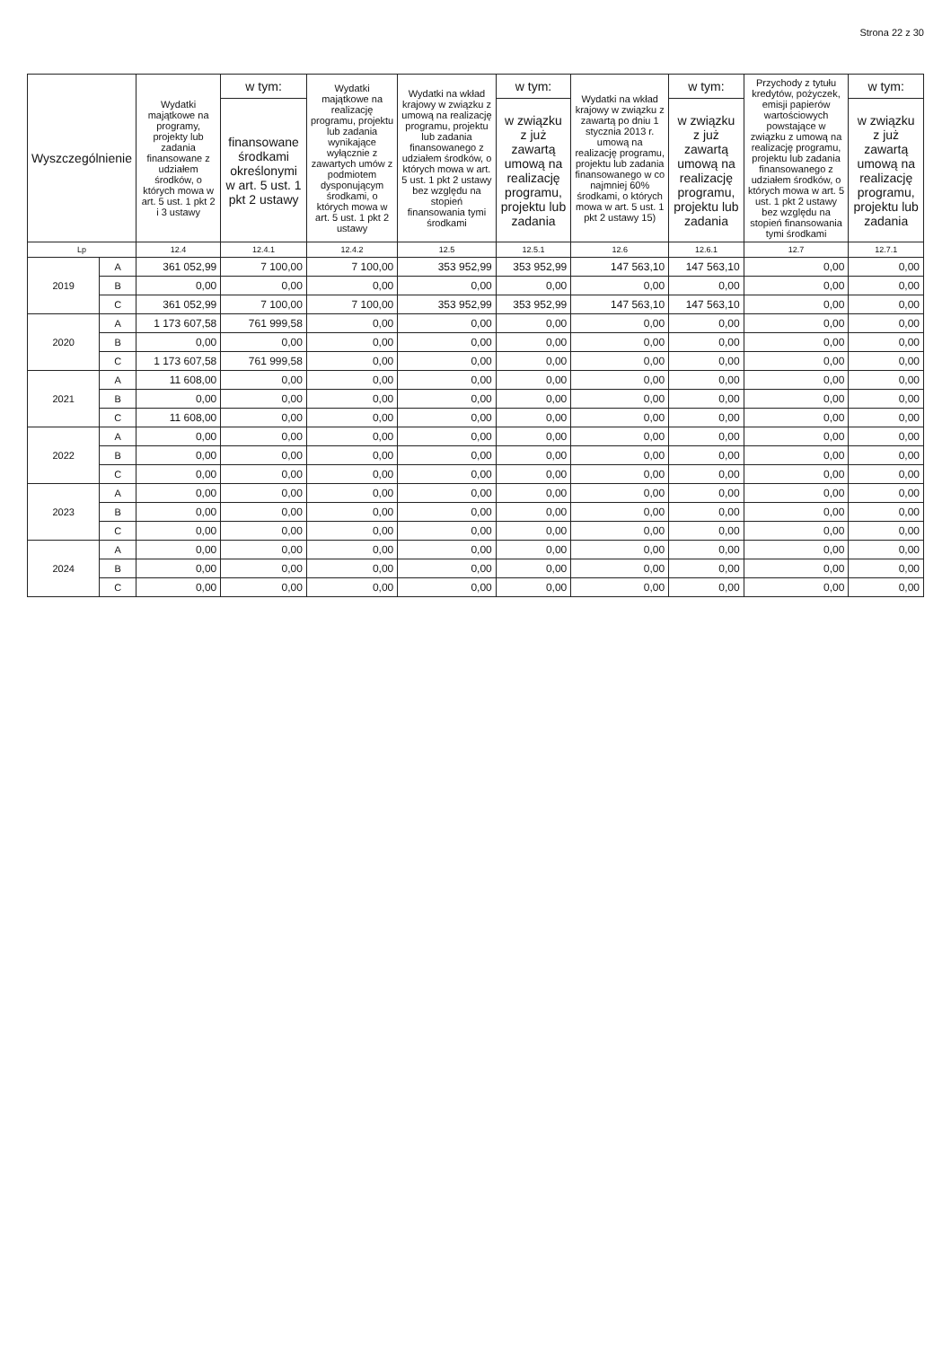Strona 22 z 30
| Wyszczególnienie | | Wydatki majątkowe na programy, projekty lub zadania finansowane z udziałem środków, o których mowa w art. 5 ust. 1 pkt 2 i 3 ustawy | w tym: | Wydatki majątkowe na realizację programu, projektu lub zadania wynikające wyłącznie z zawartych umów z podmiotem dysponującym środkami, o których mowa w art. 5 ust. 1 pkt 2 ustawy | Wydatki na wkład krajowy w związku z umową na realizację programu, projektu lub zadania finansowanego z udziałem środków, o których mowa w art. 5 ust. 1 pkt 2 ustawy bez względu na stopień finansowania tymi środkami | w tym: | Wydatki na wkład krajowy w związku z zawartą po dniu 1 stycznia 2013 r. umową na realizację programu, projektu lub zadania finansowanego w co najmniej 60% środkami, o których mowa w art. 5 ust. 1 pkt 2 ustawy 15) | w tym: | Przychody z tytułu kredytów, pożyczek, emisji papierów wartościowych powstające w związku z umową na realizację programu, projektu lub zadania finansowanego z udziałem środków, o których mowa w art. 5 ust. 1 pkt 2 ustawy bez względu na stopień finansowania tymi środkami | w tym: |
| --- | --- | --- | --- | --- | --- | --- | --- | --- | --- | --- |
| | | | finansowane środkami określonymi w art. 5 ust. 1 pkt 2 ustawy | | | w związku z już zawartą umową na realizację programu, projektu lub zadania | | w związku z już zawartą umową na realizację programu, projektu lub zadania | | w związku z już zawartą umową na realizację programu, projektu lub zadania |
| Lp | | 12.4 | 12.4.1 | 12.4.2 | 12.5 | 12.5.1 | 12.6 | 12.6.1 | 12.7 | 12.7.1 |
| 2019 | A | 361 052,99 | 7 100,00 | 7 100,00 | 353 952,99 | 353 952,99 | 147 563,10 | 147 563,10 | 0,00 | 0,00 |
| | B | 0,00 | 0,00 | 0,00 | 0,00 | 0,00 | 0,00 | 0,00 | 0,00 | 0,00 |
| | C | 361 052,99 | 7 100,00 | 7 100,00 | 353 952,99 | 353 952,99 | 147 563,10 | 147 563,10 | 0,00 | 0,00 |
| 2020 | A | 1 173 607,58 | 761 999,58 | 0,00 | 0,00 | 0,00 | 0,00 | 0,00 | 0,00 | 0,00 |
| | B | 0,00 | 0,00 | 0,00 | 0,00 | 0,00 | 0,00 | 0,00 | 0,00 | 0,00 |
| | C | 1 173 607,58 | 761 999,58 | 0,00 | 0,00 | 0,00 | 0,00 | 0,00 | 0,00 | 0,00 |
| 2021 | A | 11 608,00 | 0,00 | 0,00 | 0,00 | 0,00 | 0,00 | 0,00 | 0,00 | 0,00 |
| | B | 0,00 | 0,00 | 0,00 | 0,00 | 0,00 | 0,00 | 0,00 | 0,00 | 0,00 |
| | C | 11 608,00 | 0,00 | 0,00 | 0,00 | 0,00 | 0,00 | 0,00 | 0,00 | 0,00 |
| 2022 | A | 0,00 | 0,00 | 0,00 | 0,00 | 0,00 | 0,00 | 0,00 | 0,00 | 0,00 |
| | B | 0,00 | 0,00 | 0,00 | 0,00 | 0,00 | 0,00 | 0,00 | 0,00 | 0,00 |
| | C | 0,00 | 0,00 | 0,00 | 0,00 | 0,00 | 0,00 | 0,00 | 0,00 | 0,00 |
| 2023 | A | 0,00 | 0,00 | 0,00 | 0,00 | 0,00 | 0,00 | 0,00 | 0,00 | 0,00 |
| | B | 0,00 | 0,00 | 0,00 | 0,00 | 0,00 | 0,00 | 0,00 | 0,00 | 0,00 |
| | C | 0,00 | 0,00 | 0,00 | 0,00 | 0,00 | 0,00 | 0,00 | 0,00 | 0,00 |
| 2024 | A | 0,00 | 0,00 | 0,00 | 0,00 | 0,00 | 0,00 | 0,00 | 0,00 | 0,00 |
| | B | 0,00 | 0,00 | 0,00 | 0,00 | 0,00 | 0,00 | 0,00 | 0,00 | 0,00 |
| | C | 0,00 | 0,00 | 0,00 | 0,00 | 0,00 | 0,00 | 0,00 | 0,00 | 0,00 |